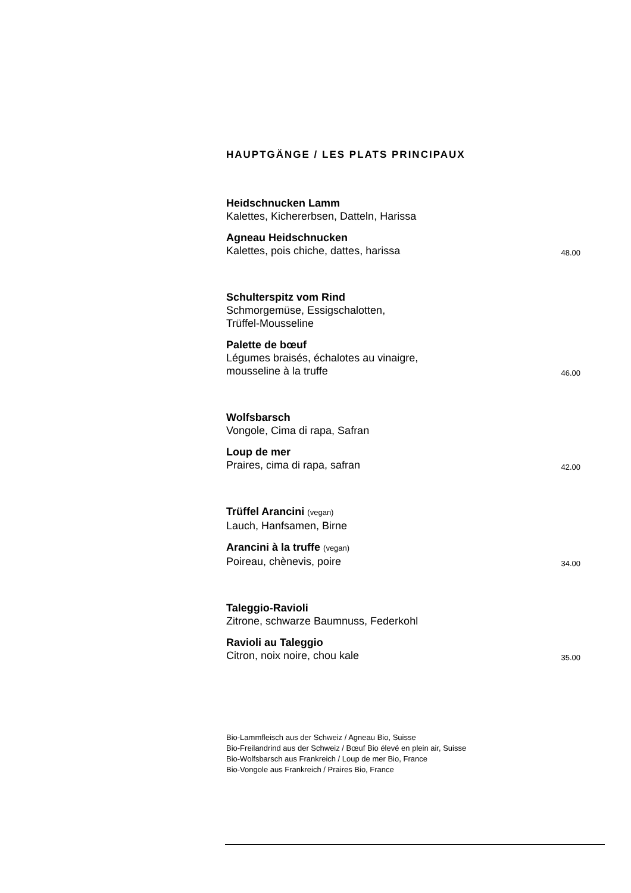HAUPTGÄNGE / LES PLATS PRINCIPAUX
Heidschnucken Lamm
Kalettes, Kichererbsen, Datteln, Harissa
Agneau Heidschnucken
Kalettes, pois chiche, dattes, harissa 48.00
Schulterspitz vom Rind
Schmorgemüse, Essigschalotten,
Trüffel-Mousseline
Palette de bœuf
Légumes braisés, échalotes au vinaigre,
mousseline à la truffe 46.00
Wolfsbarsch
Vongole, Cima di rapa, Safran
Loup de mer
Praires, cima di rapa, safran 42.00
Trüffel Arancini (vegan)
Lauch, Hanfsamen, Birne
Arancini à la truffe (vegan)
Poireau, chènevis, poire 34.00
Taleggio-Ravioli
Zitrone, schwarze Baumnuss, Federkohl
Ravioli au Taleggio
Citron, noix noire, chou kale 35.00
Bio-Lammfleisch aus der Schweiz / Agneau Bio, Suisse
Bio-Freilandrind aus der Schweiz / Bœuf Bio élevé en plein air, Suisse
Bio-Wolfsbarsch aus Frankreich / Loup de mer Bio, France
Bio-Vongole aus Frankreich / Praires Bio, France